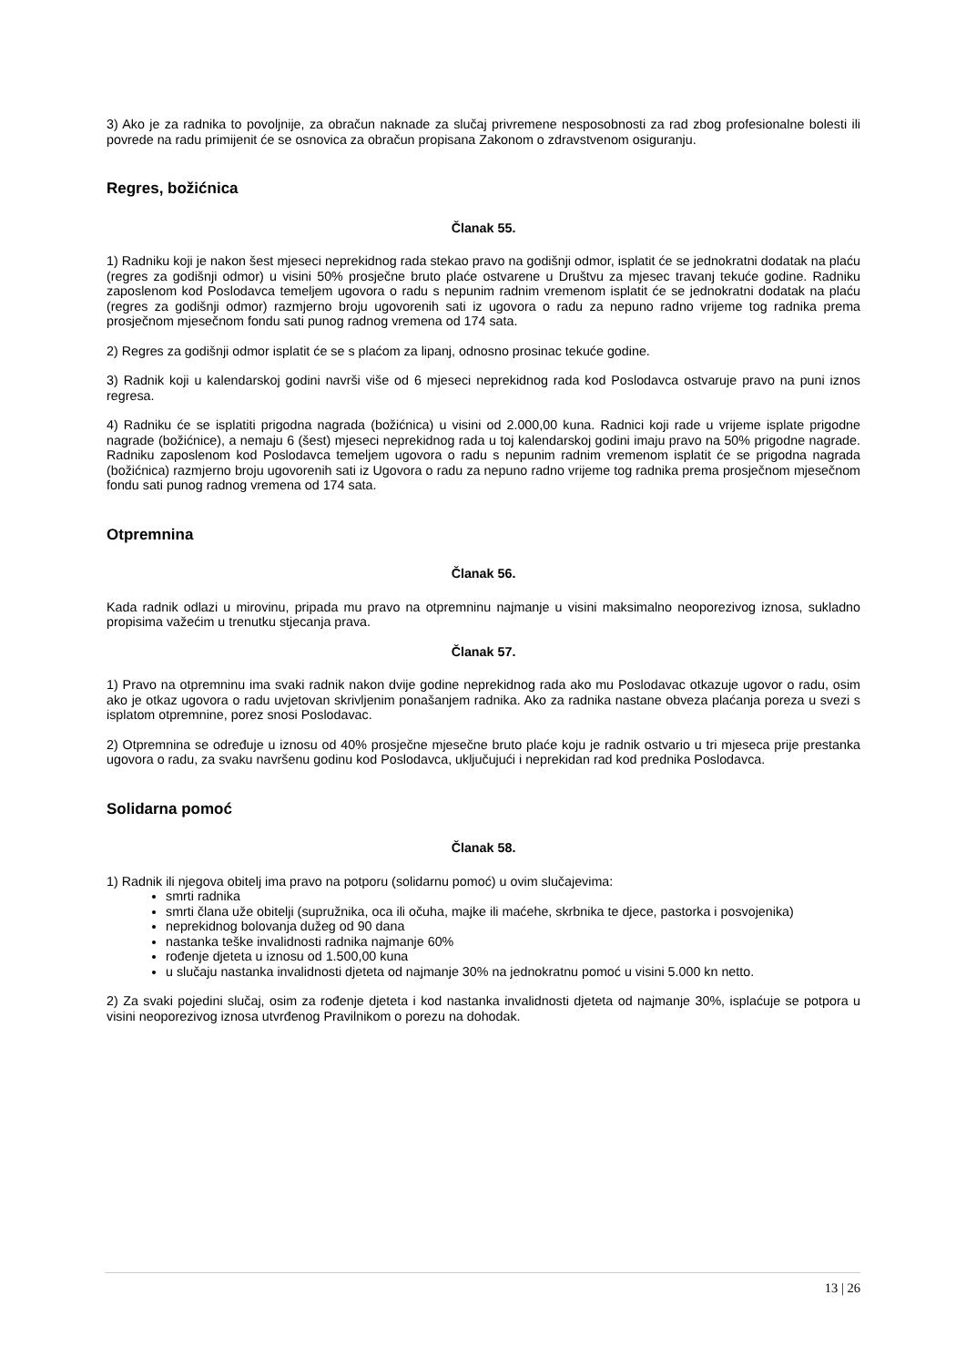3) Ako je za radnika to povoljnije, za obračun naknade za slučaj privremene nesposobnosti za rad zbog profesionalne bolesti ili povrede na radu primijenit će se osnovica za obračun propisana Zakonom o zdravstvenom osiguranju.
Regres, božićnica
Članak 55.
1) Radniku koji je nakon šest mjeseci neprekidnog rada stekao pravo na godišnji odmor, isplatit će se jednokratni dodatak na plaću (regres za godišnji odmor) u visini 50% prosječne bruto plaće ostvarene u Društvu za mjesec travanj tekuće godine. Radniku zaposlenom kod Poslodavca temeljem ugovora o radu s nepunim radnim vremenom isplatit će se jednokratni dodatak na plaću (regres za godišnji odmor) razmjerno broju ugovorenih sati iz ugovora o radu za nepuno radno vrijeme tog radnika prema prosječnom mjesečnom fondu sati punog radnog vremena od 174 sata.
2) Regres za godišnji odmor isplatit će se s plaćom za lipanj, odnosno prosinac tekuće godine.
3) Radnik koji u kalendarskoj godini navrši više od 6 mjeseci neprekidnog rada kod Poslodavca ostvaruje pravo na puni iznos regresa.
4) Radniku će se isplatiti prigodna nagrada (božićnica) u visini od 2.000,00 kuna. Radnici koji rade u vrijeme isplate prigodne nagrade (božićnice), a nemaju 6 (šest) mjeseci neprekidnog rada u toj kalendarskoj godini imaju pravo na 50% prigodne nagrade. Radniku zaposlenom kod Poslodavca temeljem ugovora o radu s nepunim radnim vremenom isplatit će se prigodna nagrada (božićnica) razmjerno broju ugovorenih sati iz Ugovora o radu za nepuno radno vrijeme tog radnika prema prosječnom mjesečnom fondu sati punog radnog vremena od 174 sata.
Otpremnina
Članak 56.
Kada radnik odlazi u mirovinu, pripada mu pravo na otpremninu najmanje u visini maksimalno neoporezivog iznosa, sukladno propisima važećim u trenutku stjecanja prava.
Članak 57.
1) Pravo na otpremninu ima svaki radnik nakon dvije godine neprekidnog rada ako mu Poslodavac otkazuje ugovor o radu, osim ako je otkaz ugovora o radu uvjetovan skrivljenim ponašanjem radnika. Ako za radnika nastane obveza plaćanja poreza u svezi s isplatom otpremnine, porez snosi Poslodavac.
2) Otpremnina se određuje u iznosu od 40% prosječne mjesečne bruto plaće koju je radnik ostvario u tri mjeseca prije prestanka ugovora o radu, za svaku navršenu godinu kod Poslodavca, uključujući i neprekidan rad kod prednika Poslodavca.
Solidarna pomoć
Članak 58.
1) Radnik ili njegova obitelj ima pravo na potporu (solidarnu pomoć) u ovim slučajevima:
smrti radnika
smrti člana uže obitelji (supružnika, oca ili očuha, majke ili maćehe, skrbnika te djece, pastorka i posvojenika)
neprekidnog bolovanja dužeg od 90 dana
nastanka teške invalidnosti radnika najmanje 60%
rođenje djeteta u iznosu od 1.500,00 kuna
u slučaju nastanka invalidnosti djeteta od najmanje 30% na jednokratnu pomoć u visini 5.000 kn netto.
2) Za svaki pojedini slučaj, osim za rođenje djeteta i kod nastanka invalidnosti djeteta od najmanje 30%, isplaćuje se potpora u visini neoporezivog iznosa utvrđenog Pravilnikom o porezu na dohodak.
13 | 26